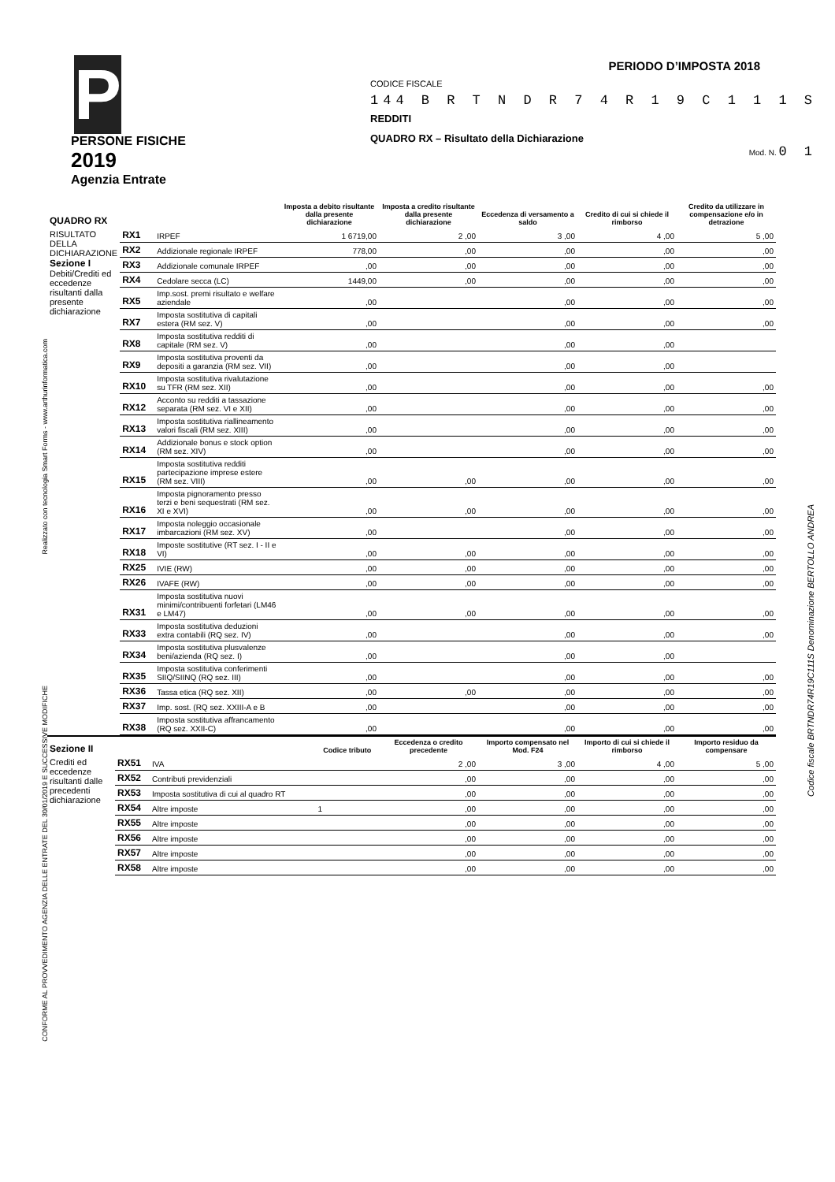PERIODO D’IMPOSTA 2018
P
PERSONE FISICHE
2019
Agenzia Entrate
CODICE FISCALE
144 B R T N D R 7 4 R 1 9 C 1 1 1 S
REDDITI
QUADRO RX – Risultato della Dichiarazione
Mod. N. 0 1
Realizzato con tecnologia Smart Forms - www.arthurinformatica.com
CONFORME AL PROVVEDIMENTO AGENZIA DELLE ENTRATE DEL 30/01/2019 E SUCCESSIVE MODIFICHE
Codice fiscale BRTNDR74R19C111S Denominazione BERTOLLO ANDREA
| QUADRO RX | | | Imposta a debito risultante dalla presente dichiarazione | Imposta a credito risultante dalla presente dichiarazione | Eccedenza di versamento a saldo | Credito di cui si chiede il rimborso | Credito da utilizzare in compensazione e/o in detrazione |
| --- | --- | --- | --- | --- | --- | --- | --- |
| RISULTATO DELLA DICHIARAZIONE Sezione I Debiti/Crediti ed eccedenze risultanti dalla presente dichiarazione | RX1 | IRPEF | 1 6719,00 | 2 ,00 | 3 ,00 | 4 ,00 | 5 ,00 |
| | RX2 | Addizionale regionale IRPEF | 778,00 | ,00 | ,00 | ,00 | ,00 |
| | RX3 | Addizionale comunale IRPEF | ,00 | ,00 | ,00 | ,00 | ,00 |
| | RX4 | Cedolare secca (LC) | 1449,00 | ,00 | ,00 | ,00 | ,00 |
| | RX5 | Imp.sost. premi risultato e welfare aziendale | ,00 | | ,00 | ,00 | ,00 |
| | RX7 | Imposta sostitutiva di capitali estera (RM sez. V) | ,00 | | ,00 | ,00 | ,00 |
| | RX8 | Imposta sostitutiva redditi di capitale (RM sez. V) | ,00 | | ,00 | ,00 | |
| | RX9 | Imposta sostitutiva proventi da depositi a garanzia (RM sez. VII) | ,00 | | ,00 | ,00 | |
| | RX10 | Imposta sostitutiva rivalutazione su TFR (RM sez. XII) | ,00 | | ,00 | ,00 | ,00 |
| | RX12 | Acconto su redditi a tassazione separata (RM sez. VI e XII) | ,00 | | ,00 | ,00 | ,00 |
| | RX13 | Imposta sostitutiva riallineamento valori fiscali (RM sez. XIII) | ,00 | | ,00 | ,00 | ,00 |
| | RX14 | Addizionale bonus e stock option (RM sez. XIV) | ,00 | | ,00 | ,00 | ,00 |
| | RX15 | Imposta sostitutiva redditi partecipazione imprese estere (RM sez. VIII) | ,00 | ,00 | ,00 | ,00 | ,00 |
| | RX16 | Imposta pignoramento presso terzi e beni sequestrati (RM sez. XI e XVI) | ,00 | ,00 | ,00 | ,00 | ,00 |
| | RX17 | Imposta noleggio occasionale imbarcazioni (RM sez. XV) | ,00 | | ,00 | ,00 | ,00 |
| | RX18 | Imposte sostitutive (RT sez. I - II e VI) | ,00 | ,00 | ,00 | ,00 | ,00 |
| | RX25 | IVIE (RW) | ,00 | ,00 | ,00 | ,00 | ,00 |
| | RX26 | IVAFE (RW) | ,00 | ,00 | ,00 | ,00 | ,00 |
| | RX31 | Imposta sostitutiva nuovi minimi/contribuenti forfetari (LM46 e LM47) | ,00 | ,00 | ,00 | ,00 | ,00 |
| | RX33 | Imposta sostitutiva deduzioni extra contabili (RQ sez. IV) | ,00 | | ,00 | ,00 | ,00 |
| | RX34 | Imposta sostitutiva plusvalenze beni/azienda (RQ sez. I) | ,00 | | ,00 | ,00 | |
| | RX35 | Imposta sostitutiva conferimenti SIIQ/SIINQ (RQ sez. III) | ,00 | | ,00 | ,00 | ,00 |
| | RX36 | Tassa etica (RQ sez. XII) | ,00 | ,00 | ,00 | ,00 | ,00 |
| | RX37 | Imp. sost. (RQ sez. XXIII-A e B | ,00 | | ,00 | ,00 | ,00 |
| | RX38 | Imposta sostitutiva affrancamento (RQ sez. XXII-C) | ,00 | | ,00 | ,00 | ,00 |
| Sezione II | | | Codice tributo | Eccedenza o credito precedente | Importo compensato nel Mod. F24 | Importo di cui si chiede il rimborso | Importo residuo da compensare |
| --- | --- | --- | --- | --- | --- | --- | --- |
| Crediti ed eccedenze risultanti dalle precedenti dichiarazione | RX51 | IVA | | 2 ,00 | 3 ,00 | 4 ,00 | 5 ,00 |
| | RX52 | Contributi previdenziali | | ,00 | ,00 | ,00 | ,00 |
| | RX53 | Imposta sostitutiva di cui al quadro RT | | ,00 | ,00 | ,00 | ,00 |
| | RX54 | Altre imposte | 1 | ,00 | ,00 | ,00 | ,00 |
| | RX55 | Altre imposte | | ,00 | ,00 | ,00 | ,00 |
| | RX56 | Altre imposte | | ,00 | ,00 | ,00 | ,00 |
| | RX57 | Altre imposte | | ,00 | ,00 | ,00 | ,00 |
| | RX58 | Altre imposte | | ,00 | ,00 | ,00 | ,00 |